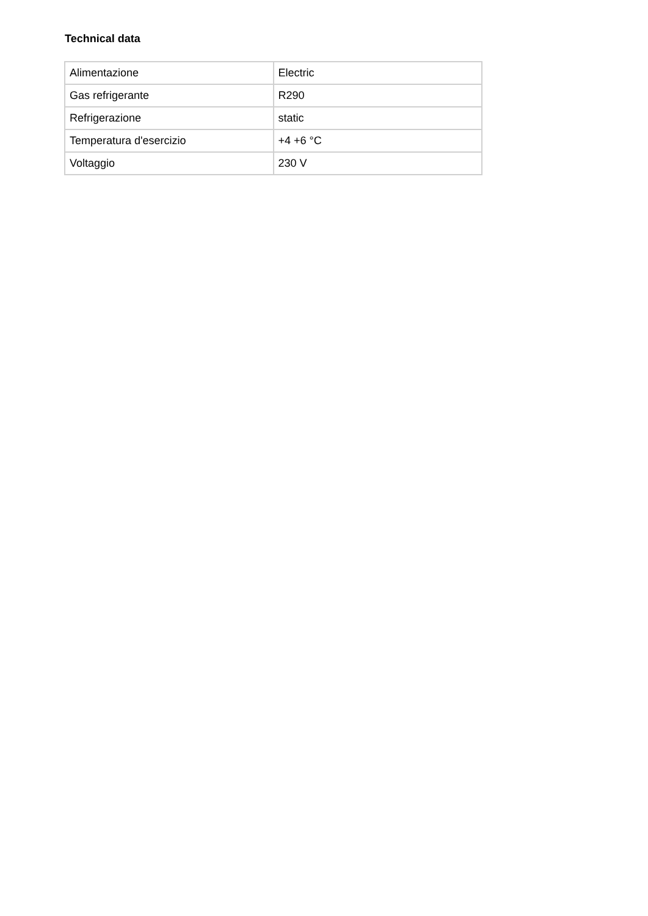Technical data
| Alimentazione | Electric |
| Gas refrigerante | R290 |
| Refrigerazione | static |
| Temperatura d'esercizio | +4 +6 °C |
| Voltaggio | 230 V |